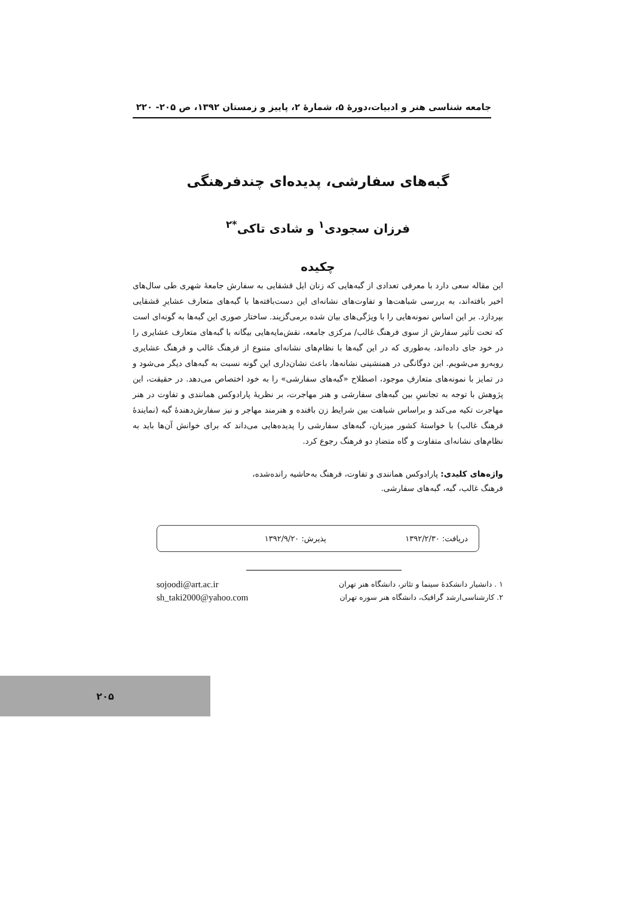جامعه شناسی هنر و ادبیات،دورهٔ ۵، شمارهٔ ۲، پاییز و زمستان ۱۳۹۲، ص ۲۰۵- ۲۲۰
گبه‌های سفارشی، پدیده‌ای چندفرهنگی
فرزان سجودی<sup>۱</sup> و شادی تاکی<sup>*۲</sup>
چکیده
این مقاله سعی دارد با معرفی تعدادی از گبه‌هایی که زنان ایل قشقایی به سفارش جامعهٔ شهری طی سال‌های اخیر بافته‌اند، به بررسی شباهت‌ها و تفاوت‌های نشانه‌ای این دست‌بافته‌ها با گبه‌های متعارف عشایرِ قشقایی بپردازد. بر این اساس نمونه‌هایی را با ویژگی‌های بیان شده برمی‌گزیند. ساختار صوری این گبه‌ها به گونه‌ای است که تحت تأثیر سفارش از سوی فرهنگ غالب/ مرکزی جامعه، نقش‌مایه‌هایی بیگانه با گبه‌های متعارف عشایری را در خود جای داده‌اند، به‌طوری که در این گبه‌ها با نظام‌های نشانه‌ای متنوع از فرهنگ غالب و فرهنگ عشایری روبه‌رو می‌شویم. این دوگانگی در همنشینی نشانه‌ها، باعث نشان‌داری این گونه نسبت به گبه‌های دیگر می‌شود و در تمایز با نمونه‌های متعارفِ موجود، اصطلاح «گبه‌های سفارشی» را به خود اختصاص می‌دهد. در حقیقت، این پژوهش با توجه به تجانسِ بین گبه‌های سفارشی و هنر مهاجرت، بر نظریهٔ پارادوکس همانندی و تفاوت در هنر مهاجرت تکیه می‌کند و براساس شباهت بین شرایط زن بافنده و هنرمند مهاجر و نیز سفارش‌دهندهٔ گبه (نمایندهٔ فرهنگ غالب) با خواستهٔ کشور میزبان، گبه‌های سفارشی را پدیده‌هایی می‌داند که برای خوانش آن‌ها باید به نظام‌های نشانه‌ای متفاوت و گاه متضادِ دو فرهنگ رجوع کرد.
واژه‌های کلیدی: پارادوکس همانندی و تفاوت، فرهنگ به‌حاشیه رانده‌شده، فرهنگ غالب، گبه، گبه‌های سفارشی.
دریافت: ۱۳۹۲/۲/۳۰ پذیرش: ۱۳۹۲/۹/۲۰
۱ . دانشیار دانشکدهٔ سینما و تئاتر، دانشگاه هنر تهران
۲. کارشناسی‌ارشد گرافیک، دانشگاه هنر سوره تهران
sojoodi@art.ac.ir
sh_taki2000@yahoo.com
۲۰۵